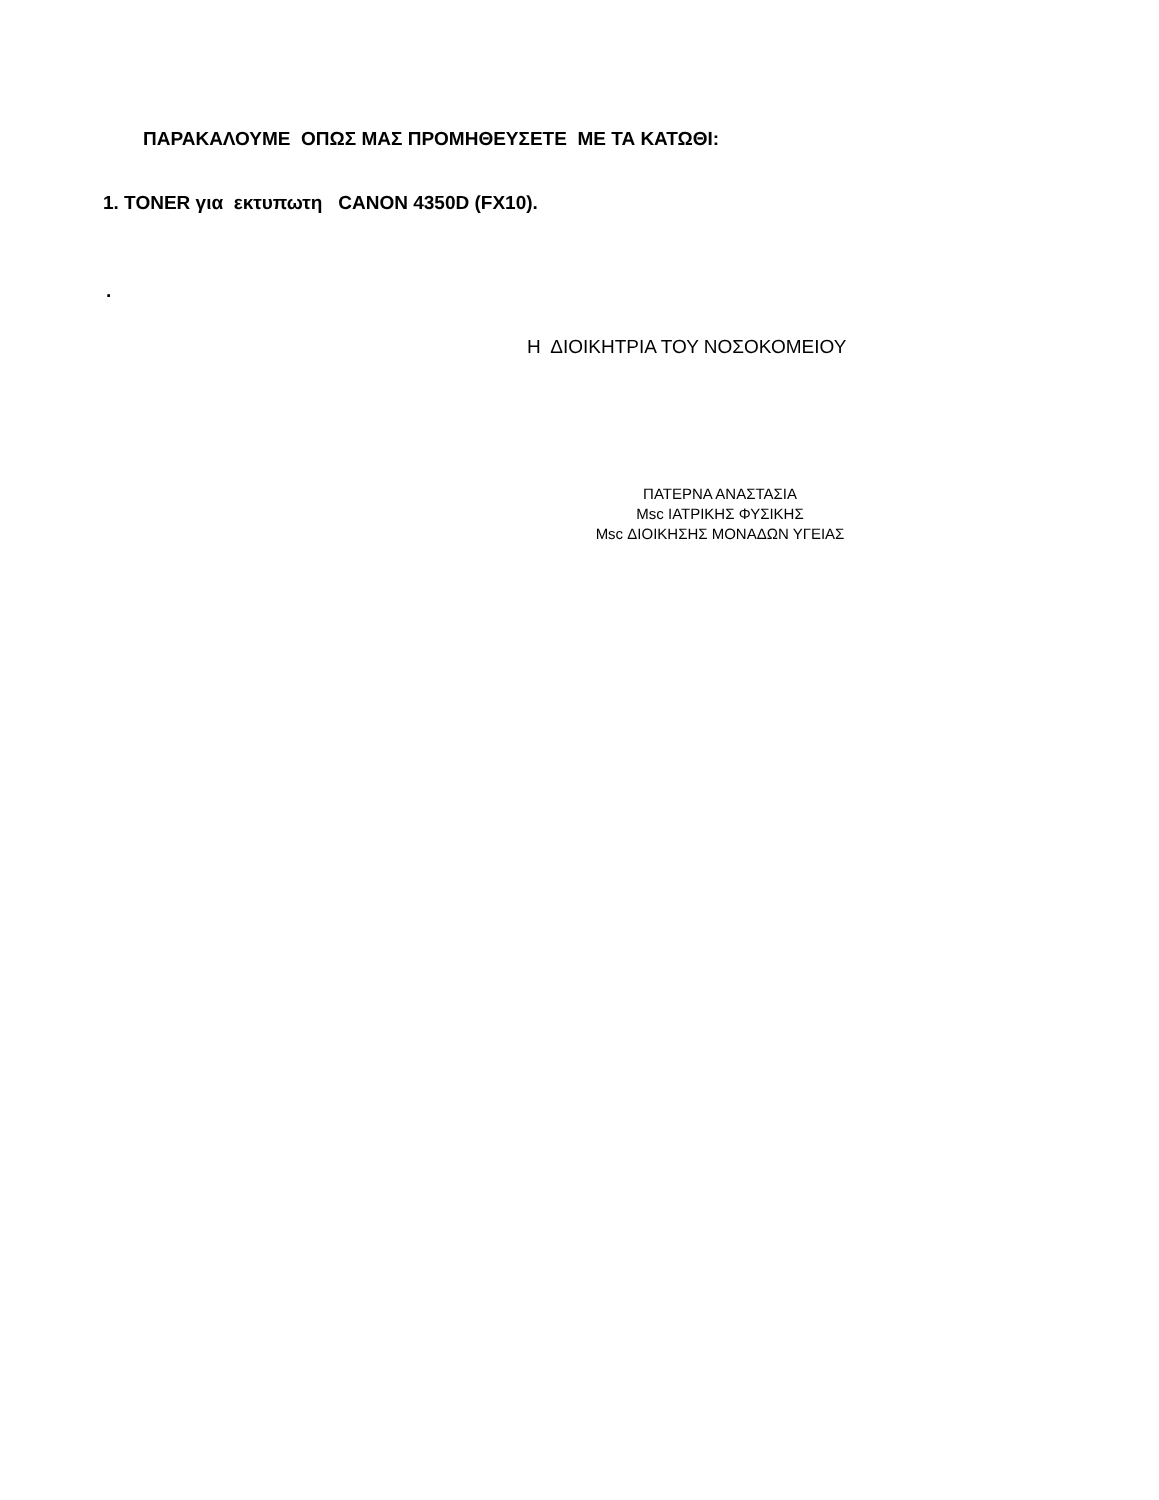ΠΑΡΑΚΑΛΟΥΜΕ ΟΠΩΣ ΜΑΣ ΠΡΟΜΗΘΕΥΣΕΤΕ ΜΕ ΤΑ ΚΑΤΩΘΙ:
1. TONER για εκτυπωτη CANON 4350D (FX10).
.
Η ΔΙΟΙΚΗΤΡΙΑ ΤΟΥ ΝΟΣΟΚΟΜΕΙΟΥ
ΠΑΤΕΡΝΑ ΑΝΑΣΤΑΣΙΑ
Msc ΙΑΤΡΙΚΗΣ ΦΥΣΙΚΗΣ
Msc ΔΙΟΙΚΗΣΗΣ ΜΟΝΑΔΩΝ ΥΓΕΙΑΣ